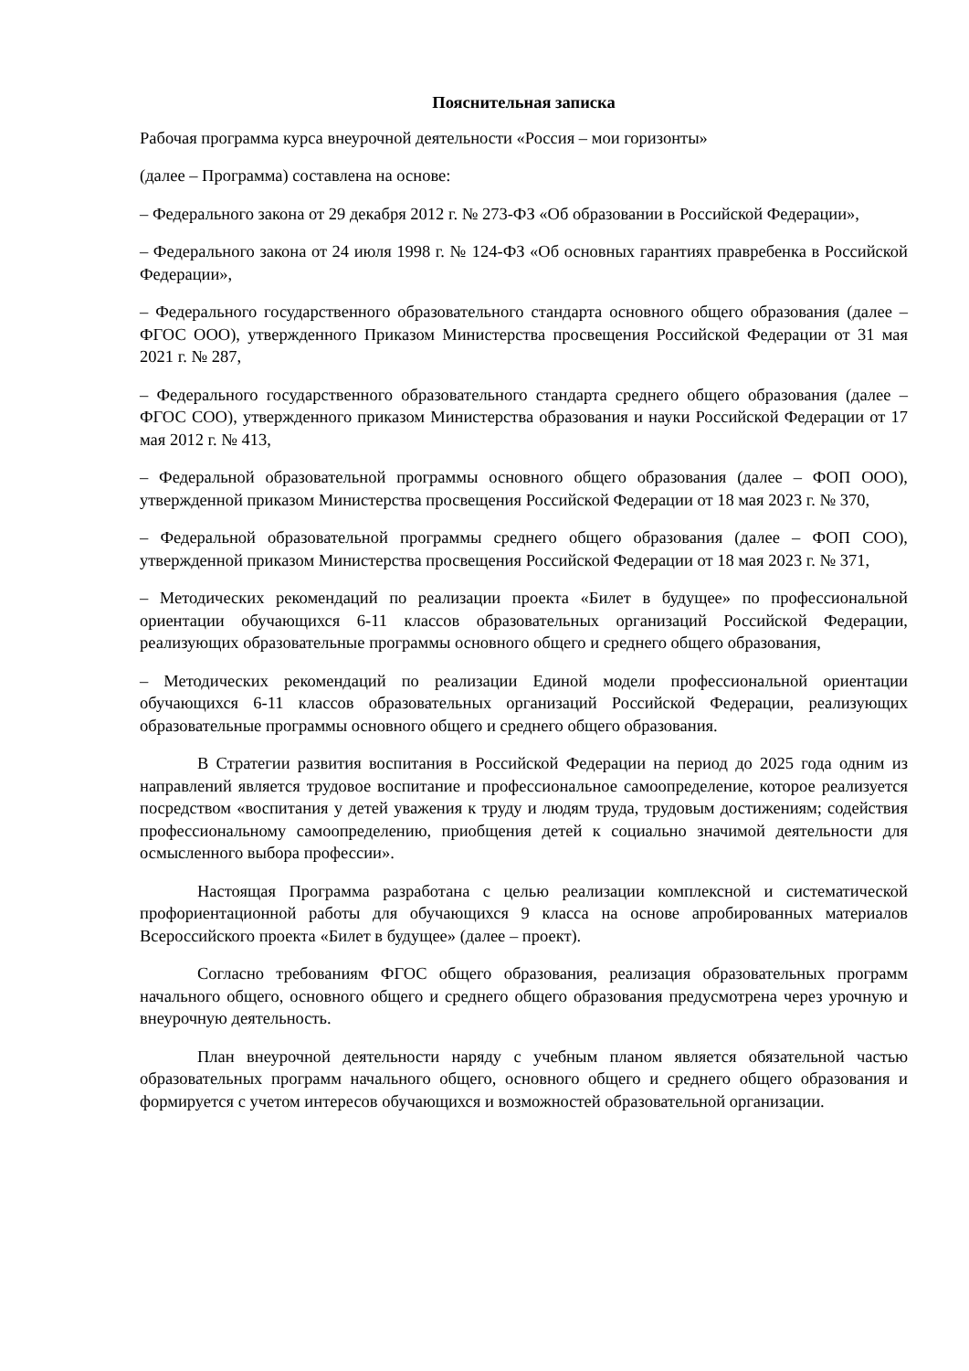Пояснительная записка
Рабочая программа курса внеурочной деятельности «Россия – мои горизонты»
(далее – Программа) составлена на основе:
– Федерального закона от 29 декабря 2012 г. № 273-ФЗ «Об образовании в Российской Федерации»,
– Федерального закона от 24 июля 1998 г. № 124-ФЗ «Об основных гарантиях правребенка в Российской Федерации»,
– Федерального государственного образовательного стандарта основного общего образования (далее – ФГОС ООО), утвержденного Приказом Министерства просвещения Российской Федерации от 31 мая 2021 г. № 287,
– Федерального государственного образовательного стандарта среднего общего образования (далее – ФГОС СОО), утвержденного приказом Министерства образования и науки Российской Федерации от 17 мая 2012 г. № 413,
– Федеральной образовательной программы основного общего образования (далее – ФОП ООО), утвержденной приказом Министерства просвещения Российской Федерации от 18 мая 2023 г. № 370,
– Федеральной образовательной программы среднего общего образования (далее – ФОП СОО), утвержденной приказом Министерства просвещения Российской Федерации от 18 мая 2023 г. № 371,
– Методических рекомендаций по реализации проекта «Билет в будущее» по профессиональной ориентации обучающихся 6-11 классов образовательных организаций Российской Федерации, реализующих образовательные программы основного общего и среднего общего образования,
– Методических рекомендаций по реализации Единой модели профессиональной ориентации обучающихся 6-11 классов образовательных организаций Российской Федерации, реализующих образовательные программы основного общего и среднего общего образования.
В Стратегии развития воспитания в Российской Федерации на период до 2025 года одним из направлений является трудовое воспитание и профессиональное самоопределение, которое реализуется посредством «воспитания у детей уважения к труду и людям труда, трудовым достижениям; содействия профессиональному самоопределению, приобщения детей к социально значимой деятельности для осмысленного выбора профессии».
Настоящая Программа разработана с целью реализации комплексной и систематической профориентационной работы для обучающихся 9 класса на основе апробированных материалов Всероссийского проекта «Билет в будущее» (далее – проект).
Согласно требованиям ФГОС общего образования, реализация образовательных программ начального общего, основного общего и среднего общего образования предусмотрена через урочную и внеурочную деятельность.
План внеурочной деятельности наряду с учебным планом является обязательной частью образовательных программ начального общего, основного общего и среднего общего образования и формируется с учетом интересов обучающихся и возможностей образовательной организации.